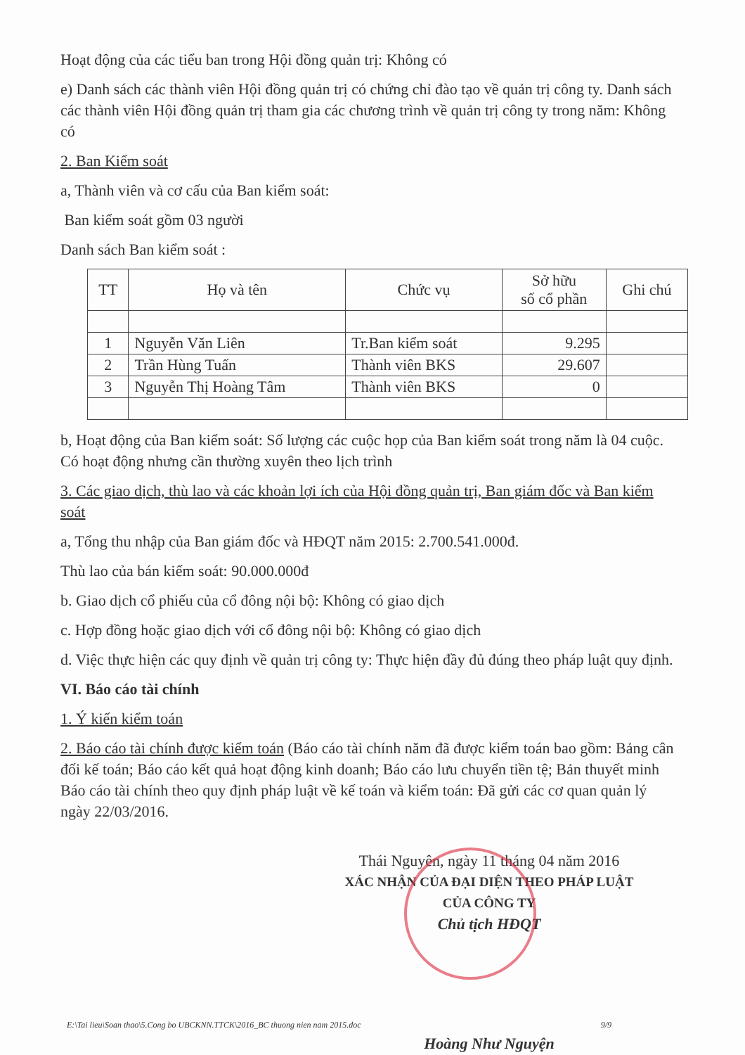Hoạt động của các tiểu ban trong Hội đồng quản trị: Không có
e) Danh sách các thành viên Hội đồng quản trị có chứng chỉ đào tạo về quản trị công ty. Danh sách các thành viên Hội đồng quản trị tham gia các chương trình về quản trị công ty trong năm: Không có
2. Ban Kiểm soát
a, Thành viên và cơ cấu của Ban kiểm soát:
Ban kiểm soát gồm 03 người
Danh sách Ban kiểm soát :
| TT | Họ và tên | Chức vụ | Sở hữu số cổ phần | Ghi chú |
| --- | --- | --- | --- | --- |
| 1 | Nguyễn Văn Liên | Tr.Ban kiểm soát | 9.295 | |
| 2 | Trần Hùng Tuấn | Thành viên BKS | 29.607 | |
| 3 | Nguyễn Thị Hoàng Tâm | Thành viên BKS | 0 | |
b, Hoạt động của Ban kiểm soát: Số lượng các cuộc họp của Ban kiểm soát trong năm là 04 cuộc. Có hoạt động nhưng cần thường xuyên theo lịch trình
3. Các giao dịch, thù lao và các khoản lợi ích của Hội đồng quản trị, Ban giám đốc và Ban kiểm soát
a, Tổng thu nhập của Ban giám đốc và HĐQT năm 2015: 2.700.541.000đ.
Thù lao của bán kiểm soát: 90.000.000đ
b. Giao dịch cổ phiếu của cổ đông nội bộ: Không có giao dịch
c. Hợp đồng hoặc giao dịch với cổ đông nội bộ: Không có giao dịch
d. Việc thực hiện các quy định về quản trị công ty: Thực hiện đầy đủ đúng theo pháp luật quy định.
VI. Báo cáo tài chính
1. Ý kiến kiểm toán
2. Báo cáo tài chính được kiểm toán (Báo cáo tài chính năm đã được kiểm toán bao gồm: Bảng cân đối kế toán; Báo cáo kết quả hoạt động kinh doanh; Báo cáo lưu chuyển tiền tệ; Bản thuyết minh Báo cáo tài chính theo quy định pháp luật về kế toán và kiểm toán: Đã gửi các cơ quan quản lý ngày 22/03/2016.
Thái Nguyên, ngày 11 tháng 04 năm 2016
XÁC NHẬN CỦA ĐẠI DIỆN THEO PHÁP LUẬT
CỦA CÔNG TY
Chủ tịch HĐQT
Hoàng Như Nguyện
E:\Tai lieu\Soan thao\5.Cong bo UBCKNN.TTCK\2016_BC thuong nien nam 2015.doc 9/9